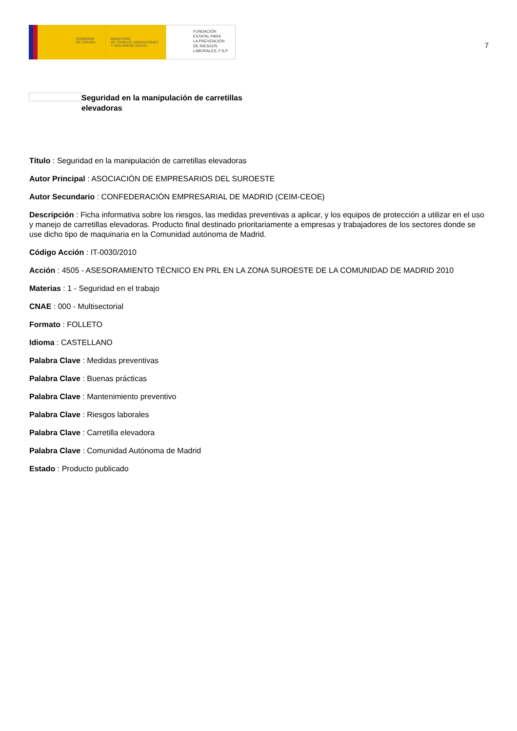GOBIERNO
DE ESPAÑA
MINISTERIO
DE TRABAJO, MIGRACIONES
Y SEGURIDAD SOCIAL
FUNDACIÓN
ESTATAL PARA
LA PREVENCIÓN
DE RIESGOS
LABORALES, F.S.P.
7
Seguridad en la manipulación de carretillas elevadoras
Título : Seguridad en la manipulación de carretillas elevadoras
Autor Principal : ASOCIACIÓN DE EMPRESARIOS DEL SUROESTE
Autor Secundario : CONFEDERACIÓN EMPRESARIAL DE MADRID (CEIM-CEOE)
Descripción : Ficha informativa sobre los riesgos, las medidas preventivas a aplicar, y los equipos de protección a utilizar en el uso y manejo de carretillas elevadoras. Producto final destinado prioritariamente a empresas y trabajadores de los sectores donde se use dicho tipo de maquinaria en la Comunidad autónoma de Madrid.
Código Acción : IT-0030/2010
Acción : 4505 - ASESORAMIENTO TÉCNICO EN PRL EN LA ZONA SUROESTE DE LA COMUNIDAD DE MADRID 2010
Materias : 1 - Seguridad en el trabajo
CNAE : 000 - Multisectorial
Formato : FOLLETO
Idioma : CASTELLANO
Palabra Clave : Medidas preventivas
Palabra Clave : Buenas prácticas
Palabra Clave : Mantenimiento preventivo
Palabra Clave : Riesgos laborales
Palabra Clave : Carretilla elevadora
Palabra Clave : Comunidad Autónoma de Madrid
Estado : Producto publicado